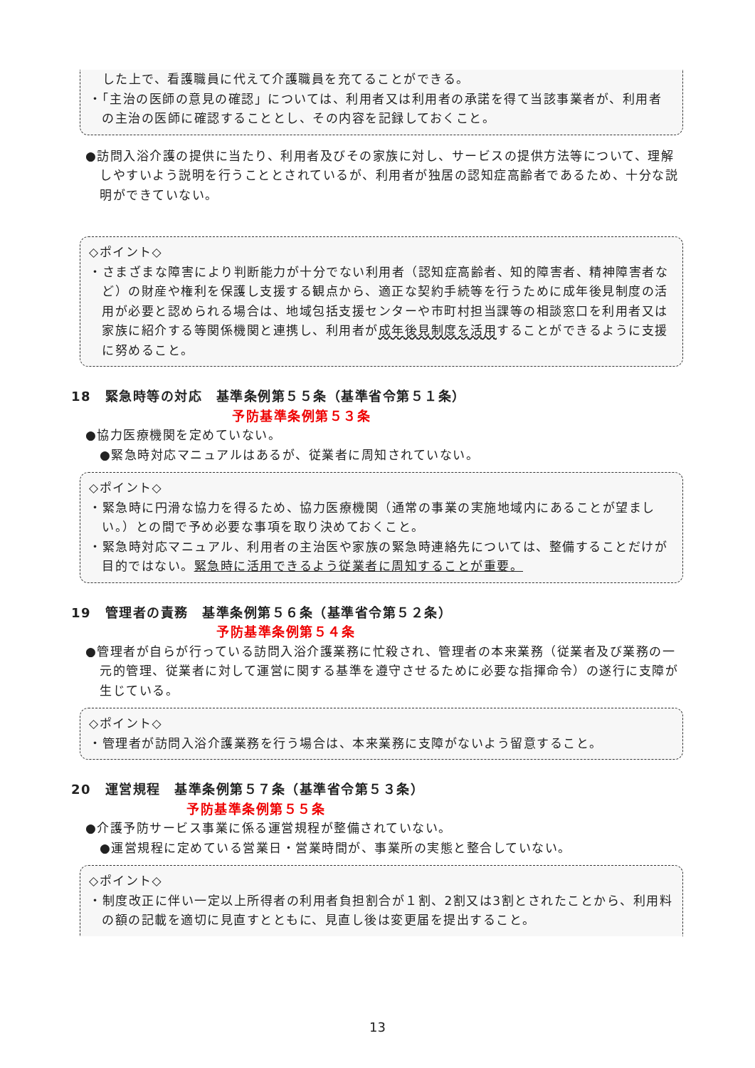した上で、看護職員に代えて介護職員を充てることができる。
・「主治の医師の意見の確認」については、利用者又は利用者の承諾を得て当該事業者が、利用者の主治の医師に確認することとし、その内容を記録しておくこと。
●訪問入浴介護の提供に当たり、利用者及びその家族に対し、サービスの提供方法等について、理解しやすいよう説明を行うこととされているが、利用者が独居の認知症高齢者であるため、十分な説明ができていない。
◇ポイント◇
・さまざまな障害により判断能力が十分でない利用者（認知症高齢者、知的障害者、精神障害者など）の財産や権利を保護し支援する観点から、適正な契約手続等を行うために成年後見制度の活用が必要と認められる場合は、地域包括支援センターや市町村担当課等の相談窓口を利用者又は家族に紹介する等関係機関と連携し、利用者が成年後見制度を活用することができるように支援に努めること。
18　緊急時等の対応　基準条例第５５条（基準省令第５１条）
予防基準条例第５３条
●協力医療機関を定めていない。
●緊急時対応マニュアルはあるが、従業者に周知されていない。
◇ポイント◇
・緊急時に円滑な協力を得るため、協力医療機関（通常の事業の実施地域内にあることが望ましい。）との間で予め必要な事項を取り決めておくこと。
・緊急時対応マニュアル、利用者の主治医や家族の緊急時連絡先については、整備することだけが目的ではない。緊急時に活用できるよう従業者に周知することが重要。
19　管理者の責務　基準条例第５６条（基準省令第５２条）
予防基準条例第５４条
●管理者が自らが行っている訪問入浴介護業務に忙殺され、管理者の本来業務（従業者及び業務の一元的管理、従業者に対して運営に関する基準を遵守させるために必要な指揮命令）の遂行に支障が生じている。
◇ポイント◇
・管理者が訪問入浴介護業務を行う場合は、本来業務に支障がないよう留意すること。
20　運営規程　基準条例第５７条（基準省令第５３条）
予防基準条例第５５条
●介護予防サービス事業に係る運営規程が整備されていない。
●運営規程に定めている営業日・営業時間が、事業所の実態と整合していない。
◇ポイント◇
・制度改正に伴い一定以上所得者の利用者負担割合が１割、2割又は3割とされたことから、利用料の額の記載を適切に見直すとともに、見直し後は変更届を提出すること。
13